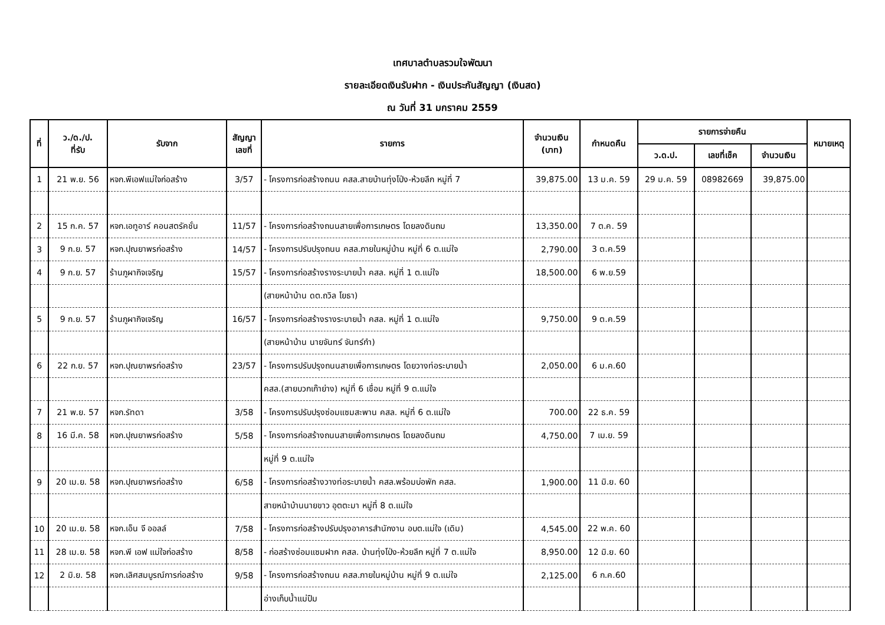เทศบาลตำบลรวมใจพัฒนา
รายละเอียดเงินรับฝาก - เงินประกันสัญญา (เงินสด)
ณ วันที่ 31 มกราคม 2559
| ที่ | ว./ด./ป. ที่รับ | รับจาก | สัญญา เลขที่ | รายการ | จำนวนเงิน (บาท) | กำหนดคืน | รายการจ่ายคืน | | | หมายเหตุ |
| --- | --- | --- | --- | --- | --- | --- | --- | --- | --- | --- |
| | | | | | | | ว.ด.ป. | เลขที่เช็ค | จำนวนเงิน | |
| 1 | 21 พ.ย. 56 | หจก.พีเอฟแม่ใจก่อสร้าง | 3/57 | - โครงการก่อสร้างถนน คสล.สายบ้านทุ่งโป่ง-ห้วยลึก หมู่ที่ 7 | 39,875.00 | 13 ม.ค. 59 | 29 ม.ค. 59 | 08982669 | 39,875.00 | |
| 2 | 15 ก.ค. 57 | หจก.เอทูอาร์ คอนสตรัคชั่น | 11/57 | - โครงการก่อสร้างถนนสายเพื่อการเกษตร โดยลงดินถม | 13,350.00 | 7 ต.ค. 59 | | | | |
| 3 | 9 ก.ย. 57 | หจก.ปุณยาพรก่อสร้าง | 14/57 | - โครงการปรับปรุงถนน คสล.ภายในหมู่บ้าน หมู่ที่ 6 ต.แม่ใจ | 2,790.00 | 3 ต.ค.59 | | | | |
| 4 | 9 ก.ย. 57 | ร้านภูผากิจเจริญ | 15/57 | - โครงการก่อสร้างรางระบายน้ำ คสล. หมู่ที่ 1 ต.แม่ใจ | 18,500.00 | 6 พ.ย.59 | | | | |
| | | | | (สายหน้าบ้าน ดต.ถวิล โยธา) | | | | | | |
| 5 | 9 ก.ย. 57 | ร้านภูผากิจเจริญ | 16/57 | - โครงการก่อสร้างรางระบายน้ำ คสล. หมู่ที่ 1 ต.แม่ใจ | 9,750.00 | 9 ต.ค.59 | | | | |
| | | | | (สายหน้าบ้าน นายจันทร์ จันทร์กำ) | | | | | | |
| 6 | 22 ก.ย. 57 | หจก.ปุณยาพรก่อสร้าง | 23/57 | - โครงการปรับปรุงถนนสายเพื่อการเกษตร โดยวางท่อระบายน้ำ | 2,050.00 | 6 ม.ค.60 | | | | |
| | | | | คสล.(สายบวกเก๊าย่าง) หมู่ที่ 6 เชื่อม หมู่ที่ 9 ต.แม่ใจ | | | | | | |
| 7 | 21 พ.ย. 57 | หจก.รัทดา | 3/58 | - โครงการปรับปรุงซ่อมแซมสะพาน คสล. หมู่ที่ 6 ต.แม่ใจ | 700.00 | 22 ธ.ค. 59 | | | | |
| 8 | 16 มี.ค. 58 | หจก.ปุณยาพรก่อสร้าง | 5/58 | - โครงการก่อสร้างถนนสายเพื่อการเกษตร โดยลงดินถม | 4,750.00 | 7 เม.ย. 59 | | | | |
| | | | | หมู่ที่ 9 ต.แม่ใจ | | | | | | |
| 9 | 20 เม.ย. 58 | หจก.ปุณยาพรก่อสร้าง | 6/58 | - โครงการก่อสร้างวางท่อระบายน้ำ คสล.พร้อมบ่อพัก คสล. | 1,900.00 | 11 มิ.ย. 60 | | | | |
| | | | | สายหน้าบ้านนายขาว อุตตะมา หมู่ที่ 8 ต.แม่ใจ | | | | | | |
| 10 | 20 เม.ย. 58 | หจก.เอ็น จี ออลล์ | 7/58 | - โครงการก่อสร้างปรับปรุงอาคารสำนักงาน อบต.แม่ใจ (เดิม) | 4,545.00 | 22 พ.ค. 60 | | | | |
| 11 | 28 เม.ย. 58 | หจก.พี เอฟ แม่ใจก่อสร้าง | 8/58 | - ก่อสร้างซ่อมแซมฝาก คสล. บ้านทุ่งโป่ง-ห้วยลึก หมู่ที่ 7 ต.แม่ใจ | 8,950.00 | 12 มิ.ย. 60 | | | | |
| 12 | 2 มิ.ย. 58 | หจก.เลิศสมบูรณ์การก่อสร้าง | 9/58 | - โครงการก่อสร้างถนน คสล.ภายในหมู่บ้าน หมู่ที่ 9 ต.แม่ใจ | 2,125.00 | 6 ก.ค.60 | | | | |
| | | | | อ่างเก็บน้ำแม่ปืม | | | | | | |